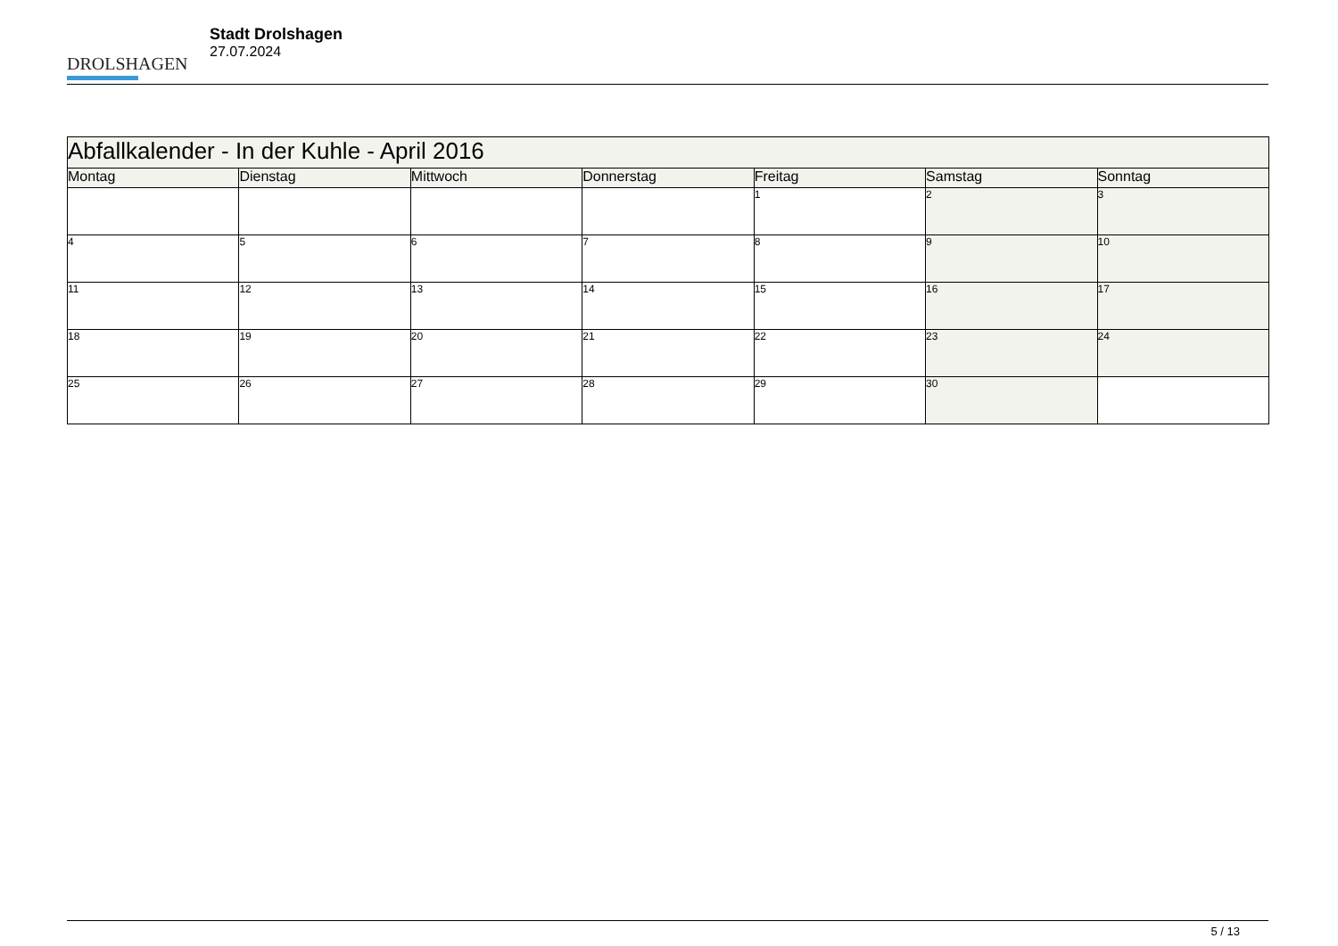DROLSHAGEN
Stadt Drolshagen
27.07.2024
| Abfallkalender - In der Kuhle - April 2016 | | | | | | |
| Montag | Dienstag | Mittwoch | Donnerstag | Freitag | Samstag | Sonntag |
| | | | | 1 | 2 | 3 |
| 4 | 5 | 6 | 7 | 8 | 9 | 10 |
| 11 | 12 | 13 | 14 | 15 | 16 | 17 |
| 18 | 19 | 20 | 21 | 22 | 23 | 24 |
| 25 | 26 | 27 | 28 | 29 | 30 | |
5 / 13